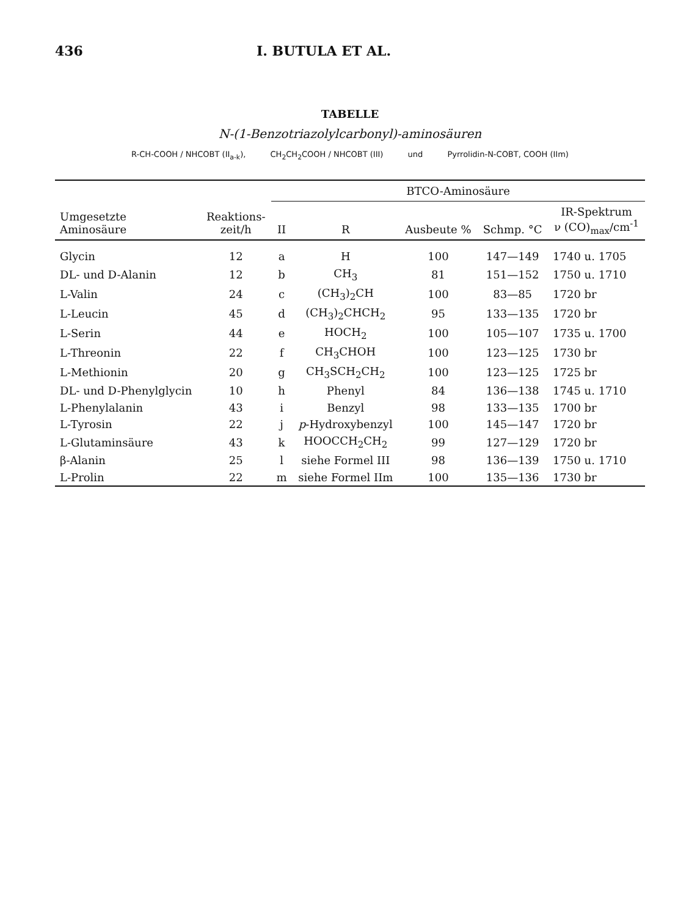436 I. BUTULA ET AL.
TABELLE
N-(1-Benzotriazolylcarbonyl)-aminosäuren
R-CH-COOH / NHCOBT (II<sub>a-k</sub>), CH<sub>2</sub>CH<sub>2</sub>COOH / NHCOBT (III) und Pyrrolidin-N-COBT, COOH (IIm)
| Umgesetzte Aminosäure | Reaktions- zeit/h | BTCO-Aminosäure | | | | |
| --- | --- | --- | --- | --- | --- | --- |
| | | II | R | Ausbeute % | Schmp. °C | IR-Spektrum ν (CO)<sub>max</sub>/cm<sup>-1</sup> |
| Glycin | 12 | a | H | 100 | 147—149 | 1740 u. 1705 |
| DL- und D-Alanin | 12 | b | CH<sub>3</sub> | 81 | 151—152 | 1750 u. 1710 |
| L-Valin | 24 | c | (CH<sub>3</sub>)<sub>2</sub>CH | 100 | 83—85 | 1720 br |
| L-Leucin | 45 | d | (CH<sub>3</sub>)<sub>2</sub>CHCH<sub>2</sub> | 95 | 133—135 | 1720 br |
| L-Serin | 44 | e | HOCH<sub>2</sub> | 100 | 105—107 | 1735 u. 1700 |
| L-Threonin | 22 | f | CH<sub>3</sub>CHOH | 100 | 123—125 | 1730 br |
| L-Methionin | 20 | g | CH<sub>3</sub>SCH<sub>2</sub>CH<sub>2</sub> | 100 | 123—125 | 1725 br |
| DL- und D-Phenylglycin | 10 | h | Phenyl | 84 | 136—138 | 1745 u. 1710 |
| L-Phenylalanin | 43 | i | Benzyl | 98 | 133—135 | 1700 br |
| L-Tyrosin | 22 | j | p -Hydroxybenzyl | 100 | 145—147 | 1720 br |
| L-Glutaminsäure | 43 | k | HOOCCH<sub>2</sub>CH<sub>2</sub> | 99 | 127—129 | 1720 br |
| β-Alanin | 25 | l | siehe Formel III | 98 | 136—139 | 1750 u. 1710 |
| L-Prolin | 22 | m | siehe Formel IIm | 100 | 135—136 | 1730 br |